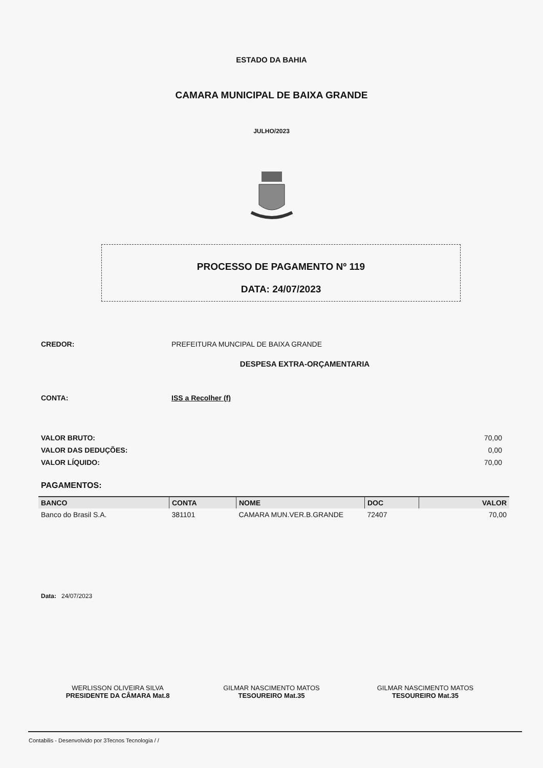ESTADO DA BAHIA
CAMARA MUNICIPAL DE BAIXA GRANDE
JULHO/2023
PROCESSO DE PAGAMENTO Nº 119
DATA: 24/07/2023
CREDOR: PREFEITURA MUNCIPAL DE BAIXA GRANDE
DESPESA EXTRA-ORÇAMENTARIA
CONTA: ISS a Recolher (f)
VALOR BRUTO: 70,00
VALOR DAS DEDUÇÕES: 0,00
VALOR LÍQUIDO: 70,00
PAGAMENTOS:
| BANCO | CONTA | NOME | DOC | VALOR |
| --- | --- | --- | --- | --- |
| Banco do Brasil S.A. | 381101 | CAMARA MUN.VER.B.GRANDE | 72407 | 70,00 |
Data: 24/07/2023
WERLISSON OLIVEIRA SILVA
PRESIDENTE DA CÂMARA Mat.8
GILMAR NASCIMENTO MATOS
TESOUREIRO Mat.35
GILMAR NASCIMENTO MATOS
TESOUREIRO Mat.35
Contabilis - Desenvolvido por 3Tecnos Tecnologia / /